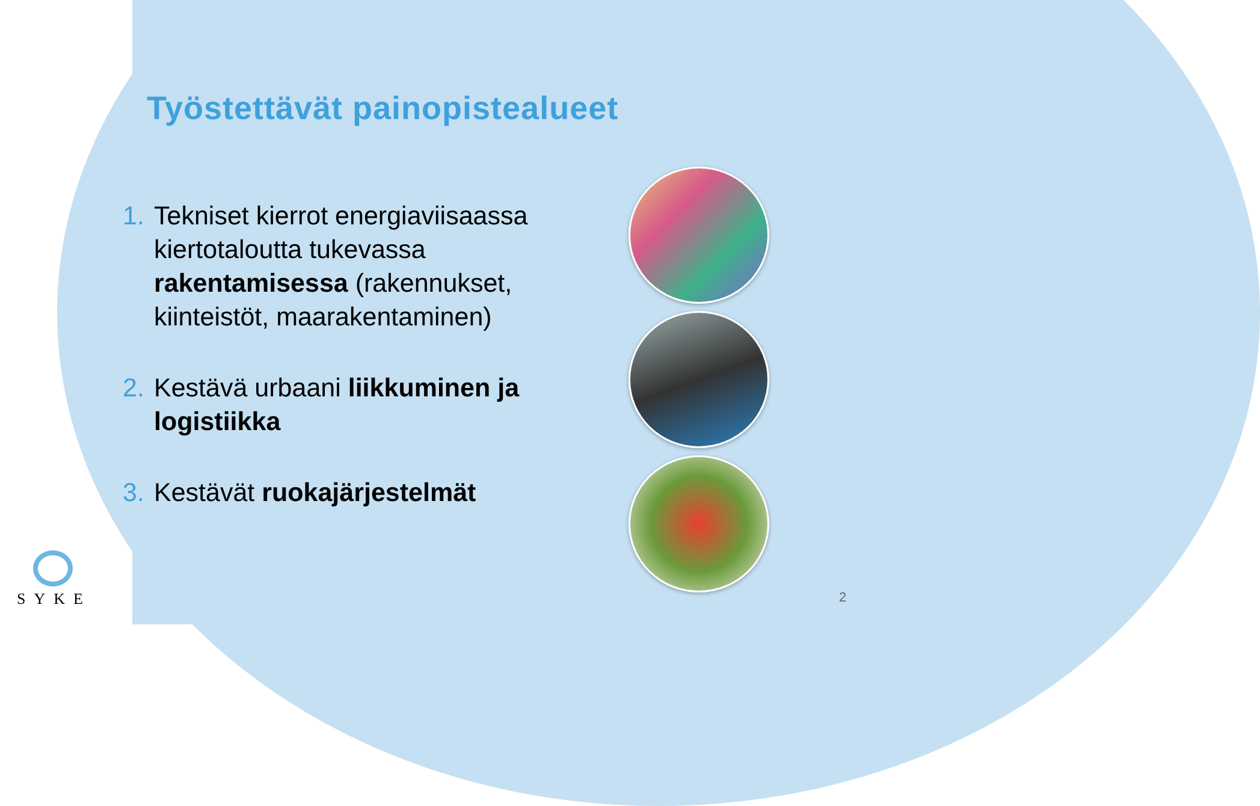Työstettävät painopistealueet
1. Tekniset kierrot energiaviisaassa kiertotaloutta tukevassa rakentamisessa (rakennukset, kiinteistöt, maarakentaminen)
2. Kestävä urbaani liikkuminen ja logistiikka
3. Kestävät ruokajärjestelmät
SYKE
2